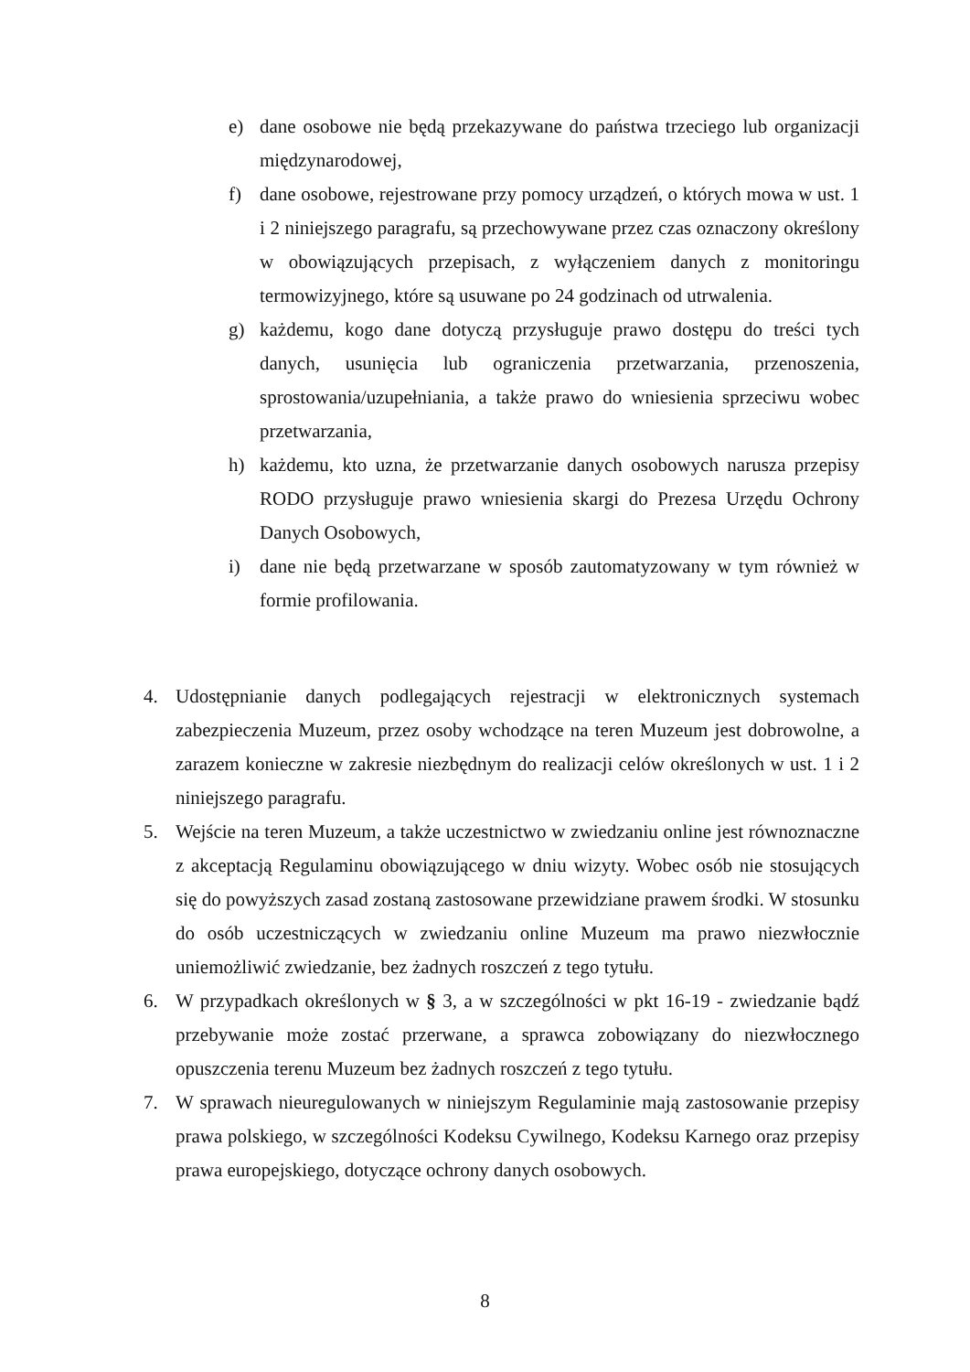e) dane osobowe nie będą przekazywane do państwa trzeciego lub organizacji międzynarodowej,
f) dane osobowe, rejestrowane przy pomocy urządzeń, o których mowa w ust. 1 i 2 niniejszego paragrafu, są przechowywane przez czas oznaczony określony w obowiązujących przepisach, z wyłączeniem danych z monitoringu termowizyjnego, które są usuwane po 24 godzinach od utrwalenia.
g) każdemu, kogo dane dotyczą przysługuje prawo dostępu do treści tych danych, usunięcia lub ograniczenia przetwarzania, przenoszenia, sprostowania/uzupełniania, a także prawo do wniesienia sprzeciwu wobec przetwarzania,
h) każdemu, kto uzna, że przetwarzanie danych osobowych narusza przepisy RODO przysługuje prawo wniesienia skargi do Prezesa Urzędu Ochrony Danych Osobowych,
i) dane nie będą przetwarzane w sposób zautomatyzowany w tym również w formie profilowania.
4. Udostępnianie danych podlegających rejestracji w elektronicznych systemach zabezpieczenia Muzeum, przez osoby wchodzące na teren Muzeum jest dobrowolne, a zarazem konieczne w zakresie niezbędnym do realizacji celów określonych w ust. 1 i 2 niniejszego paragrafu.
5. Wejście na teren Muzeum, a także uczestnictwo w zwiedzaniu online jest równoznaczne z akceptacją Regulaminu obowiązującego w dniu wizyty. Wobec osób nie stosujących się do powyższych zasad zostaną zastosowane przewidziane prawem środki. W stosunku do osób uczestniczących w zwiedzaniu online Muzeum ma prawo niezwłocznie uniemożliwić zwiedzanie, bez żadnych roszczeń z tego tytułu.
6. W przypadkach określonych w § 3, a w szczególności w pkt 16-19 - zwiedzanie bądź przebywanie może zostać przerwane, a sprawca zobowiązany do niezwłocznego opuszczenia terenu Muzeum bez żadnych roszczeń z tego tytułu.
7. W sprawach nieuregulowanych w niniejszym Regulaminie mają zastosowanie przepisy prawa polskiego, w szczególności Kodeksu Cywilnego, Kodeksu Karnego oraz przepisy prawa europejskiego, dotyczące ochrony danych osobowych.
8